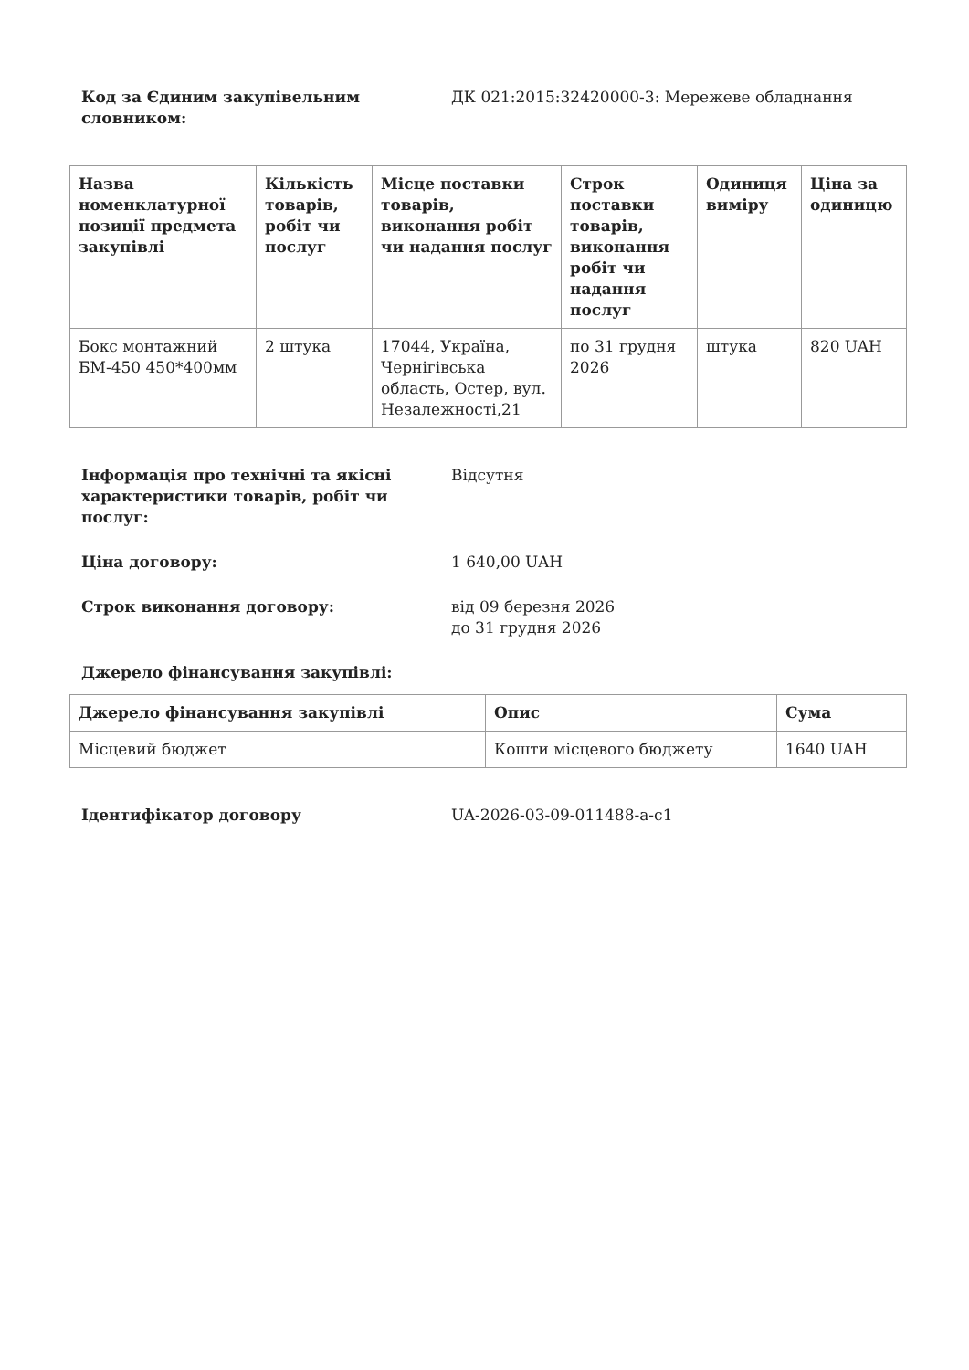Код за Єдиним закупівельним словником: ДК 021:2015:32420000-3: Мережеве обладнання
| Назва номенклатурної позиції предмета закупівлі | Кількість товарів, робіт чи послуг | Місце поставки товарів, виконання робіт чи надання послуг | Строк поставки товарів, виконання робіт чи надання послуг | Одиниця виміру | Ціна за одиницю |
| --- | --- | --- | --- | --- | --- |
| Бокс монтажний БМ-450 450*400мм | 2 штука | 17044, Україна, Чернігівська область, Остер, вул. Незалежності,21 | по 31 грудня 2026 | штука | 820 UAH |
Інформація про технічні та якісні характеристики товарів, робіт чи послуг:
Відсутня
Ціна договору: 1 640,00 UAH
Строк виконання договору: від 09 березня 2026
до 31 грудня 2026
Джерело фінансування закупівлі:
| Джерело фінансування закупівлі | Опис | Сума |
| --- | --- | --- |
| Місцевий бюджет | Кошти місцевого бюджету | 1640 UAH |
Ідентифікатор договору UA-2026-03-09-011488-a-c1